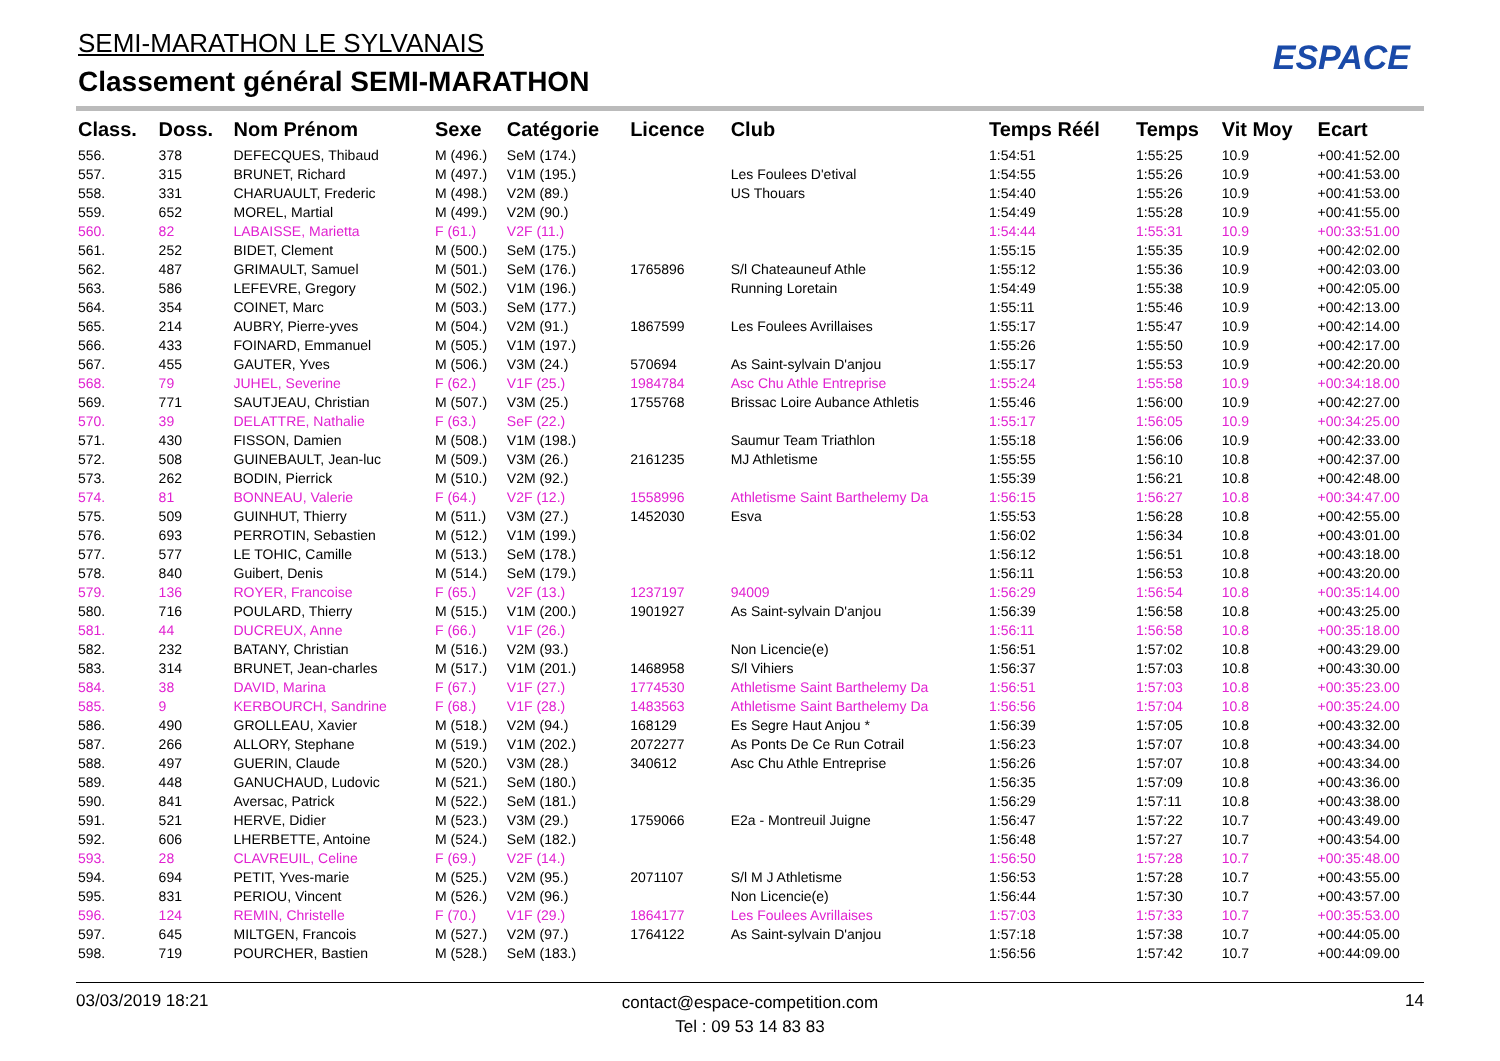SEMI-MARATHON LE SYLVANAIS
Classement général SEMI-MARATHON
ESPACE
| Class. | Doss. | Nom Prénom | Sexe | Catégorie | Licence | Club | Temps Réél | Temps | Vit Moy | Ecart |
| --- | --- | --- | --- | --- | --- | --- | --- | --- | --- | --- |
| 556. | 378 | DEFECQUES, Thibaud | M (496.) | SeM (174.) | | | 1:54:51 | 1:55:25 | 10.9 | +00:41:52.00 |
| 557. | 315 | BRUNET, Richard | M (497.) | V1M (195.) | | Les Foulees D'etival | 1:54:55 | 1:55:26 | 10.9 | +00:41:53.00 |
| 558. | 331 | CHARUAULT, Frederic | M (498.) | V2M (89.) | | US Thouars | 1:54:40 | 1:55:26 | 10.9 | +00:41:53.00 |
| 559. | 652 | MOREL, Martial | M (499.) | V2M (90.) | | | 1:54:49 | 1:55:28 | 10.9 | +00:41:55.00 |
| 560. | 82 | LABAISSE, Marietta | F (61.) | V2F (11.) | | | 1:54:44 | 1:55:31 | 10.9 | +00:33:51.00 |
| 561. | 252 | BIDET, Clement | M (500.) | SeM (175.) | | | 1:55:15 | 1:55:35 | 10.9 | +00:42:02.00 |
| 562. | 487 | GRIMAULT, Samuel | M (501.) | SeM (176.) | 1765896 | S/l Chateauneuf Athle | 1:55:12 | 1:55:36 | 10.9 | +00:42:03.00 |
| 563. | 586 | LEFEVRE, Gregory | M (502.) | V1M (196.) | | Running Loretain | 1:54:49 | 1:55:38 | 10.9 | +00:42:05.00 |
| 564. | 354 | COINET, Marc | M (503.) | SeM (177.) | | | 1:55:11 | 1:55:46 | 10.9 | +00:42:13.00 |
| 565. | 214 | AUBRY, Pierre-yves | M (504.) | V2M (91.) | 1867599 | Les Foulees Avrillaises | 1:55:17 | 1:55:47 | 10.9 | +00:42:14.00 |
| 566. | 433 | FOINARD, Emmanuel | M (505.) | V1M (197.) | | | 1:55:26 | 1:55:50 | 10.9 | +00:42:17.00 |
| 567. | 455 | GAUTER, Yves | M (506.) | V3M (24.) | 570694 | As Saint-sylvain D'anjou | 1:55:17 | 1:55:53 | 10.9 | +00:42:20.00 |
| 568. | 79 | JUHEL, Severine | F (62.) | V1F (25.) | 1984784 | Asc Chu Athle Entreprise | 1:55:24 | 1:55:58 | 10.9 | +00:34:18.00 |
| 569. | 771 | SAUTJEAU, Christian | M (507.) | V3M (25.) | 1755768 | Brissac Loire Aubance Athletis | 1:55:46 | 1:56:00 | 10.9 | +00:42:27.00 |
| 570. | 39 | DELATTRE, Nathalie | F (63.) | SeF (22.) | | | 1:55:17 | 1:56:05 | 10.9 | +00:34:25.00 |
| 571. | 430 | FISSON, Damien | M (508.) | V1M (198.) | | Saumur Team Triathlon | 1:55:18 | 1:56:06 | 10.9 | +00:42:33.00 |
| 572. | 508 | GUINEBAULT, Jean-luc | M (509.) | V3M (26.) | 2161235 | MJ Athletisme | 1:55:55 | 1:56:10 | 10.8 | +00:42:37.00 |
| 573. | 262 | BODIN, Pierrick | M (510.) | V2M (92.) | | | 1:55:39 | 1:56:21 | 10.8 | +00:42:48.00 |
| 574. | 81 | BONNEAU, Valerie | F (64.) | V2F (12.) | 1558996 | Athletisme Saint Barthelemy Da | 1:56:15 | 1:56:27 | 10.8 | +00:34:47.00 |
| 575. | 509 | GUINHUT, Thierry | M (511.) | V3M (27.) | 1452030 | Esva | 1:55:53 | 1:56:28 | 10.8 | +00:42:55.00 |
| 576. | 693 | PERROTIN, Sebastien | M (512.) | V1M (199.) | | | 1:56:02 | 1:56:34 | 10.8 | +00:43:01.00 |
| 577. | 577 | LE TOHIC, Camille | M (513.) | SeM (178.) | | | 1:56:12 | 1:56:51 | 10.8 | +00:43:18.00 |
| 578. | 840 | Guibert, Denis | M (514.) | SeM (179.) | | | 1:56:11 | 1:56:53 | 10.8 | +00:43:20.00 |
| 579. | 136 | ROYER, Francoise | F (65.) | V2F (13.) | 1237197 | 94009 | 1:56:29 | 1:56:54 | 10.8 | +00:35:14.00 |
| 580. | 716 | POULARD, Thierry | M (515.) | V1M (200.) | 1901927 | As Saint-sylvain D'anjou | 1:56:39 | 1:56:58 | 10.8 | +00:43:25.00 |
| 581. | 44 | DUCREUX, Anne | F (66.) | V1F (26.) | | | 1:56:11 | 1:56:58 | 10.8 | +00:35:18.00 |
| 582. | 232 | BATANY, Christian | M (516.) | V2M (93.) | | Non Licencie(e) | 1:56:51 | 1:57:02 | 10.8 | +00:43:29.00 |
| 583. | 314 | BRUNET, Jean-charles | M (517.) | V1M (201.) | 1468958 | S/l Vihiers | 1:56:37 | 1:57:03 | 10.8 | +00:43:30.00 |
| 584. | 38 | DAVID, Marina | F (67.) | V1F (27.) | 1774530 | Athletisme Saint Barthelemy Da | 1:56:51 | 1:57:03 | 10.8 | +00:35:23.00 |
| 585. | 9 | KERBOURCH, Sandrine | F (68.) | V1F (28.) | 1483563 | Athletisme Saint Barthelemy Da | 1:56:56 | 1:57:04 | 10.8 | +00:35:24.00 |
| 586. | 490 | GROLLEAU, Xavier | M (518.) | V2M (94.) | 168129 | Es Segre Haut Anjou * | 1:56:39 | 1:57:05 | 10.8 | +00:43:32.00 |
| 587. | 266 | ALLORY, Stephane | M (519.) | V1M (202.) | 2072277 | As Ponts De Ce Run Cotrail | 1:56:23 | 1:57:07 | 10.8 | +00:43:34.00 |
| 588. | 497 | GUERIN, Claude | M (520.) | V3M (28.) | 340612 | Asc Chu Athle Entreprise | 1:56:26 | 1:57:07 | 10.8 | +00:43:34.00 |
| 589. | 448 | GANUCHAUD, Ludovic | M (521.) | SeM (180.) | | | 1:56:35 | 1:57:09 | 10.8 | +00:43:36.00 |
| 590. | 841 | Aversac, Patrick | M (522.) | SeM (181.) | | | 1:56:29 | 1:57:11 | 10.8 | +00:43:38.00 |
| 591. | 521 | HERVE, Didier | M (523.) | V3M (29.) | 1759066 | E2a - Montreuil Juigne | 1:56:47 | 1:57:22 | 10.7 | +00:43:49.00 |
| 592. | 606 | LHERBETTE, Antoine | M (524.) | SeM (182.) | | | 1:56:48 | 1:57:27 | 10.7 | +00:43:54.00 |
| 593. | 28 | CLAVREUIL, Celine | F (69.) | V2F (14.) | | | 1:56:50 | 1:57:28 | 10.7 | +00:35:48.00 |
| 594. | 694 | PETIT, Yves-marie | M (525.) | V2M (95.) | 2071107 | S/l M J Athletisme | 1:56:53 | 1:57:28 | 10.7 | +00:43:55.00 |
| 595. | 831 | PERIOU, Vincent | M (526.) | V2M (96.) | | Non Licencie(e) | 1:56:44 | 1:57:30 | 10.7 | +00:43:57.00 |
| 596. | 124 | REMIN, Christelle | F (70.) | V1F (29.) | 1864177 | Les Foulees Avrillaises | 1:57:03 | 1:57:33 | 10.7 | +00:35:53.00 |
| 597. | 645 | MILTGEN, Francois | M (527.) | V2M (97.) | 1764122 | As Saint-sylvain D'anjou | 1:57:18 | 1:57:38 | 10.7 | +00:44:05.00 |
| 598. | 719 | POURCHER, Bastien | M (528.) | SeM (183.) | | | 1:56:56 | 1:57:42 | 10.7 | +00:44:09.00 |
03/03/2019 18:21
contact@espace-competition.com
Tel : 09 53 14 83 83
14